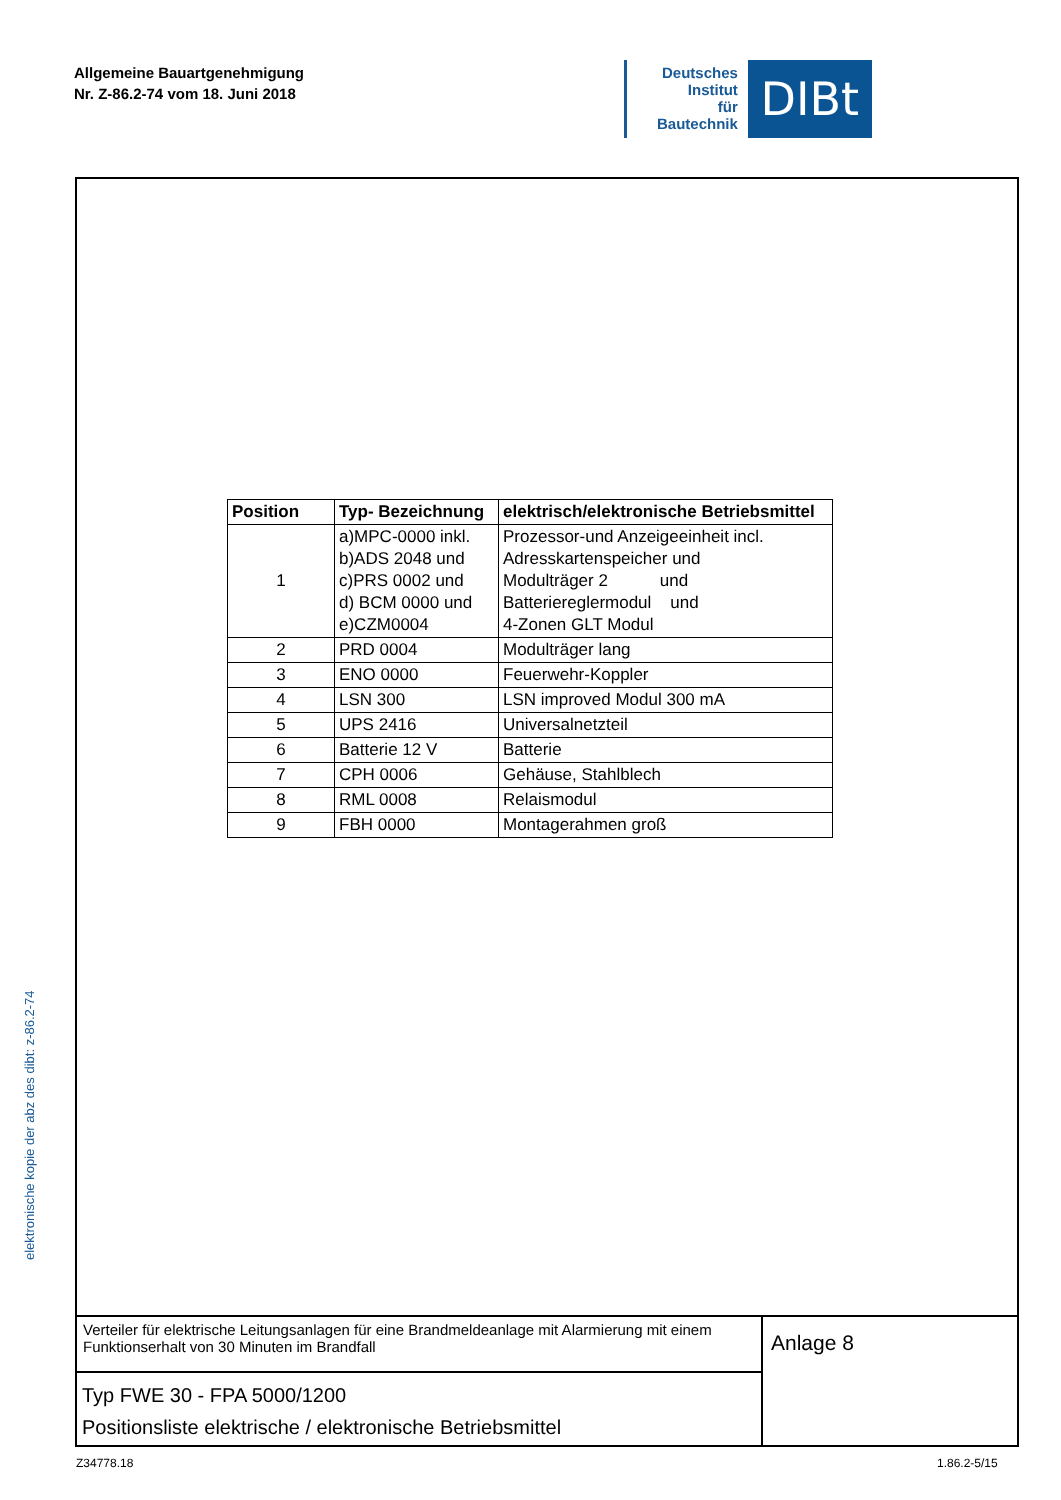Allgemeine Bauartgenehmigung
Nr. Z-86.2-74 vom 18. Juni 2018
Deutsches
Institut
für
Bautechnik
DIBt
elektronische kopie der abz des dibt: z-86.2-74
| Position | Typ- Bezeichnung | elektrisch/elektronische Betriebsmittel |
| --- | --- | --- |
| 1 | a)MPC-0000 inkl. b)ADS 2048 und c)PRS 0002 und d) BCM 0000 und e)CZM0004 | Prozessor-und Anzeigeeinheit incl. Adresskartenspeicher und Modulträger 2 und Batteriereglermodul und 4-Zonen GLT Modul |
| 2 | PRD 0004 | Modulträger lang |
| 3 | ENO 0000 | Feuerwehr-Koppler |
| 4 | LSN 300 | LSN improved Modul 300 mA |
| 5 | UPS 2416 | Universalnetzteil |
| 6 | Batterie 12 V | Batterie |
| 7 | CPH 0006 | Gehäuse, Stahlblech |
| 8 | RML 0008 | Relaismodul |
| 9 | FBH 0000 | Montagerahmen groß |
Verteiler für elektrische Leitungsanlagen für eine Brandmeldeanlage mit Alarmierung mit einem Funktionserhalt von 30 Minuten im Brandfall
Typ FWE 30 - FPA 5000/1200
Positionsliste elektrische / elektronische Betriebsmittel
Anlage 8
Z34778.18 1.86.2-5/15